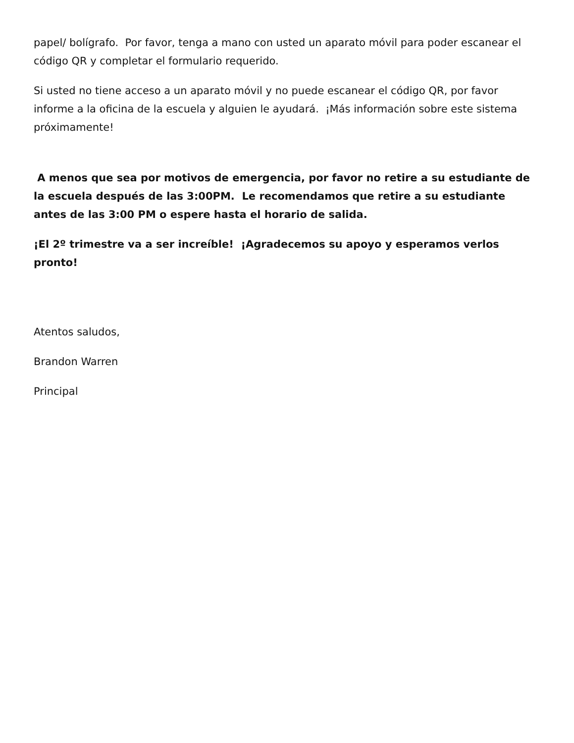papel/ bolígrafo. Por favor, tenga a mano con usted un aparato móvil para poder escanear el código QR y completar el formulario requerido.
Si usted no tiene acceso a un aparato móvil y no puede escanear el código QR, por favor informe a la oficina de la escuela y alguien le ayudará. ¡Más información sobre este sistema próximamente!
A menos que sea por motivos de emergencia, por favor no retire a su estudiante de la escuela después de las 3:00PM. Le recomendamos que retire a su estudiante antes de las 3:00 PM o espere hasta el horario de salida.
¡El 2º trimestre va a ser increíble! ¡Agradecemos su apoyo y esperamos verlos pronto!
Atentos saludos,
Brandon Warren
Principal